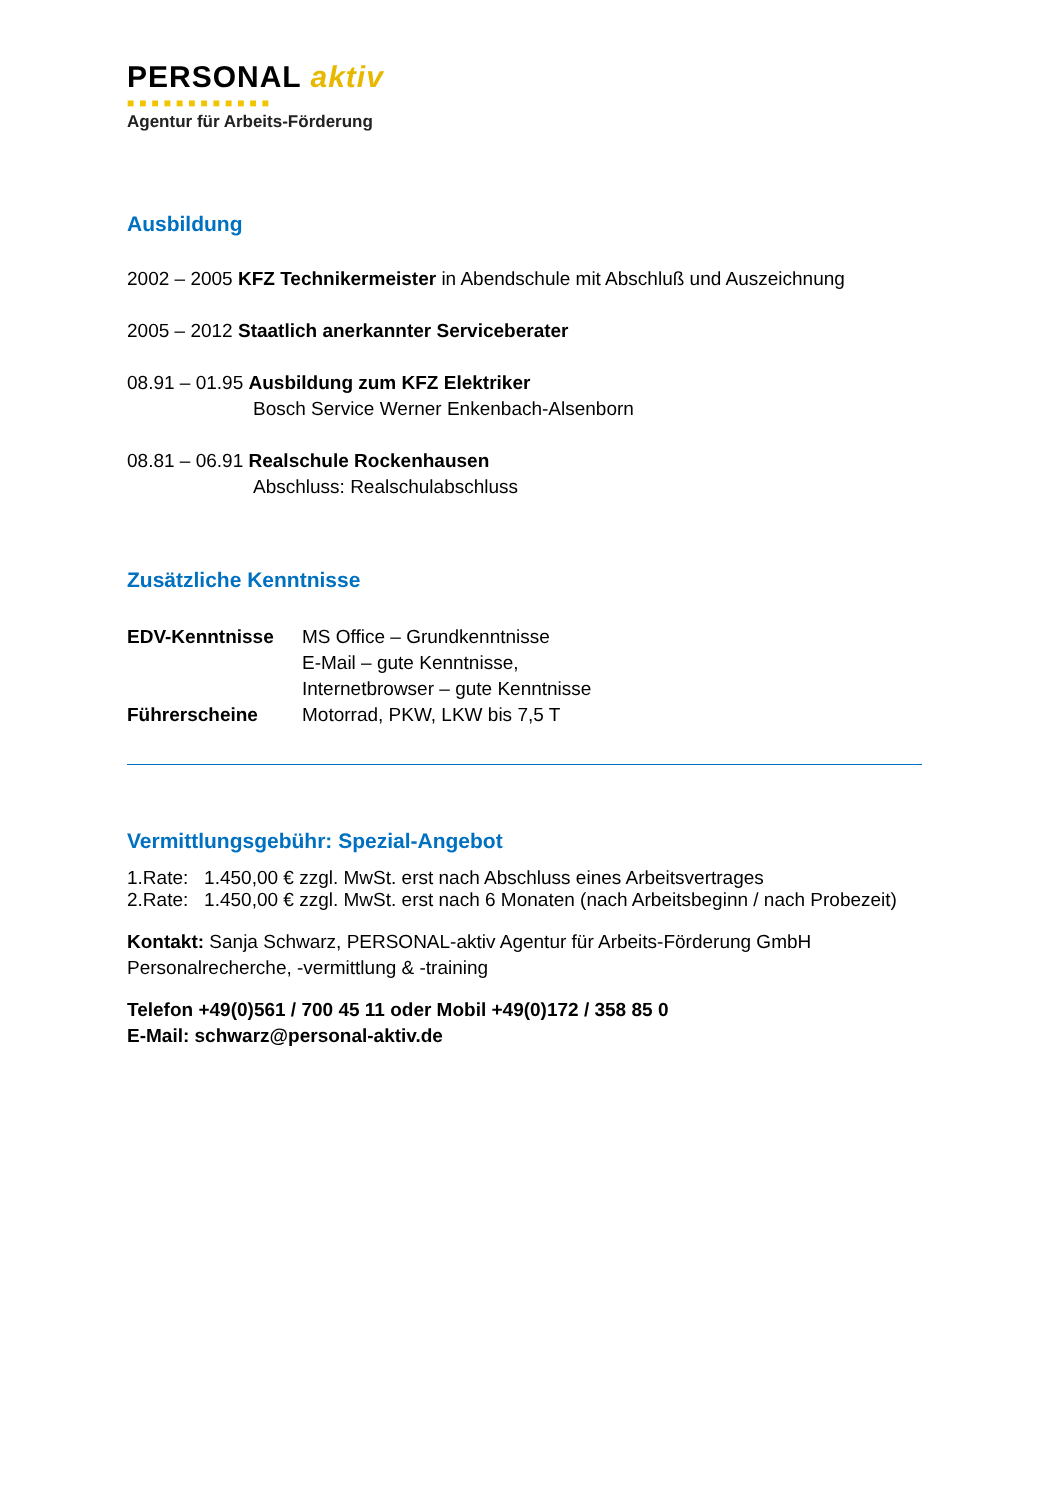PERSONAL aktiv
■■■■■■■■■■■■
Agentur für Arbeits-Förderung
Ausbildung
2002 – 2005 KFZ Technikermeister in Abendschule mit Abschluß und Auszeichnung
2005 – 2012 Staatlich anerkannter Serviceberater
08.91 – 01.95 Ausbildung zum KFZ Elektriker
Bosch Service Werner Enkenbach-Alsenborn
08.81 – 06.91 Realschule Rockenhausen
Abschluss: Realschulabschluss
Zusätzliche Kenntnisse
EDV-Kenntnisse MS Office – Grundkenntnisse
E-Mail – gute Kenntnisse,
Internetbrowser – gute Kenntnisse
Führerscheine Motorrad, PKW, LKW bis 7,5 T
Vermittlungsgebühr: Spezial-Angebot
1.Rate: 1.450,00 € zzgl. MwSt. erst nach Abschluss eines Arbeitsvertrages
2.Rate: 1.450,00 € zzgl. MwSt. erst nach 6 Monaten (nach Arbeitsbeginn / nach Probezeit)
Kontakt: Sanja Schwarz, PERSONAL-aktiv Agentur für Arbeits-Förderung GmbH
Personalrecherche, -vermittlung & -training
Telefon +49(0)561 / 700 45 11 oder Mobil +49(0)172 / 358 85 0
E-Mail: schwarz@personal-aktiv.de